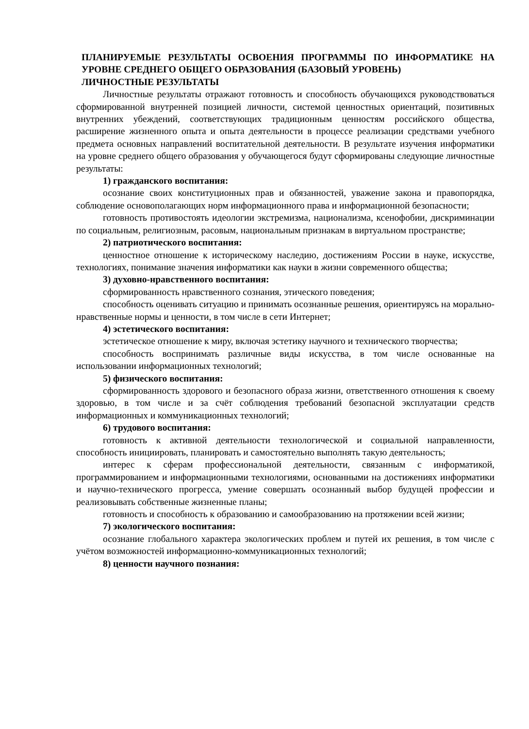ПЛАНИРУЕМЫЕ РЕЗУЛЬТАТЫ ОСВОЕНИЯ ПРОГРАММЫ ПО ИНФОРМАТИКЕ НА УРОВНЕ СРЕДНЕГО ОБЩЕГО ОБРАЗОВАНИЯ (БАЗОВЫЙ УРОВЕНЬ)
ЛИЧНОСТНЫЕ РЕЗУЛЬТАТЫ
Личностные результаты отражают готовность и способность обучающихся руководствоваться сформированной внутренней позицией личности, системой ценностных ориентаций, позитивных внутренних убеждений, соответствующих традиционным ценностям российского общества, расширение жизненного опыта и опыта деятельности в процессе реализации средствами учебного предмета основных направлений воспитательной деятельности. В результате изучения информатики на уровне среднего общего образования у обучающегося будут сформированы следующие личностные результаты:
1) гражданского воспитания:
осознание своих конституционных прав и обязанностей, уважение закона и правопорядка, соблюдение основополагающих норм информационного права и информационной безопасности;
готовность противостоять идеологии экстремизма, национализма, ксенофобии, дискриминации по социальным, религиозным, расовым, национальным признакам в виртуальном пространстве;
2) патриотического воспитания:
ценностное отношение к историческому наследию, достижениям России в науке, искусстве, технологиях, понимание значения информатики как науки в жизни современного общества;
3) духовно-нравственного воспитания:
сформированность нравственного сознания, этического поведения;
способность оценивать ситуацию и принимать осознанные решения, ориентируясь на морально-нравственные нормы и ценности, в том числе в сети Интернет;
4) эстетического воспитания:
эстетическое отношение к миру, включая эстетику научного и технического творчества;
способность воспринимать различные виды искусства, в том числе основанные на использовании информационных технологий;
5) физического воспитания:
сформированность здорового и безопасного образа жизни, ответственного отношения к своему здоровью, в том числе и за счёт соблюдения требований безопасной эксплуатации средств информационных и коммуникационных технологий;
6) трудового воспитания:
готовность к активной деятельности технологической и социальной направленности, способность инициировать, планировать и самостоятельно выполнять такую деятельность;
интерес к сферам профессиональной деятельности, связанным с информатикой, программированием и информационными технологиями, основанными на достижениях информатики и научно-технического прогресса, умение совершать осознанный выбор будущей профессии и реализовывать собственные жизненные планы;
готовность и способность к образованию и самообразованию на протяжении всей жизни;
7) экологического воспитания:
осознание глобального характера экологических проблем и путей их решения, в том числе с учётом возможностей информационно-коммуникационных технологий;
8) ценности научного познания: